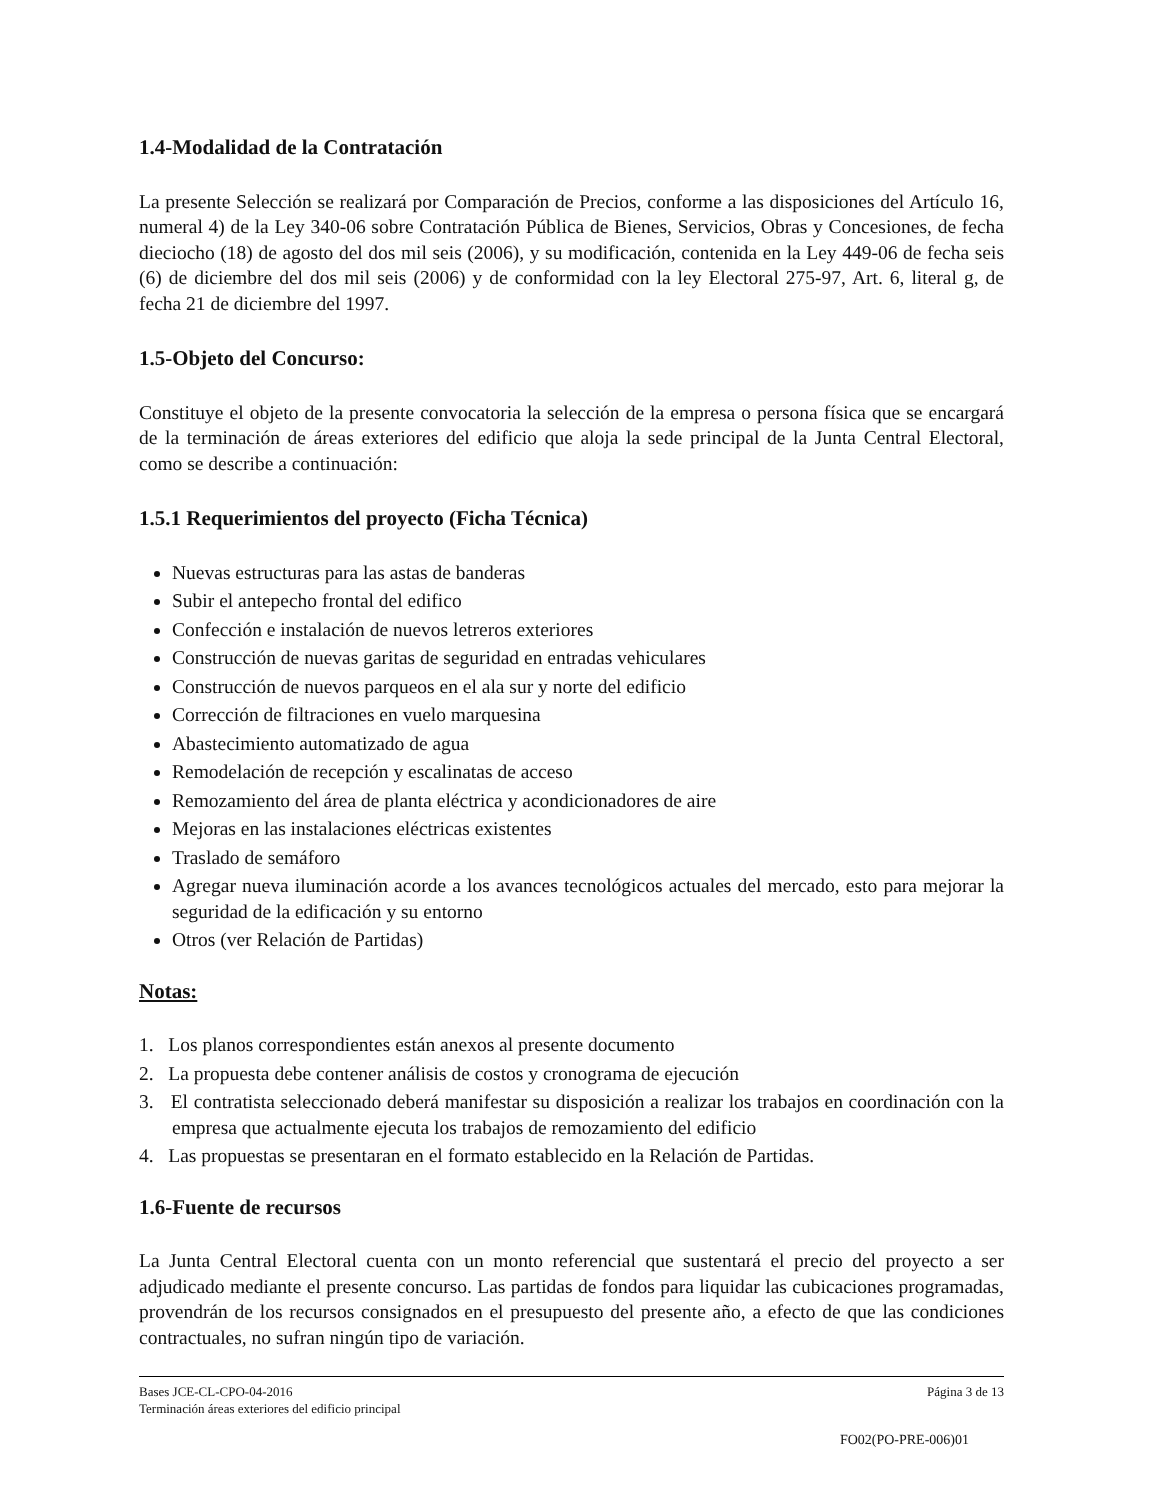1.4-Modalidad de la Contratación
La presente Selección se realizará por Comparación de Precios, conforme a las disposiciones del Artículo 16, numeral 4) de la Ley 340-06 sobre Contratación Pública de Bienes, Servicios, Obras y Concesiones, de fecha dieciocho (18) de agosto del dos mil seis (2006), y su modificación, contenida en la Ley 449-06 de fecha seis (6) de diciembre del dos mil seis (2006) y de conformidad con la ley Electoral 275-97, Art. 6, literal g, de fecha 21 de diciembre del 1997.
1.5-Objeto del Concurso:
Constituye el objeto de la presente convocatoria la selección de la empresa o persona física que se encargará de la terminación de áreas exteriores del edificio que aloja la sede principal de la Junta Central Electoral, como se describe a continuación:
1.5.1 Requerimientos del proyecto (Ficha Técnica)
Nuevas estructuras para las astas de banderas
Subir el antepecho frontal del edifico
Confección e instalación de nuevos letreros exteriores
Construcción de nuevas garitas de seguridad en entradas vehiculares
Construcción de nuevos parqueos en el ala sur y norte del edificio
Corrección de filtraciones en vuelo marquesina
Abastecimiento automatizado de agua
Remodelación de recepción y escalinatas de acceso
Remozamiento del área de planta eléctrica y acondicionadores de aire
Mejoras en las instalaciones eléctricas existentes
Traslado de semáforo
Agregar nueva iluminación acorde a los avances tecnológicos actuales del mercado, esto para mejorar la seguridad de la edificación y su entorno
Otros (ver Relación de Partidas)
Notas:
1. Los planos correspondientes están anexos al presente documento
2. La propuesta debe contener análisis de costos y cronograma de ejecución
3. El contratista seleccionado deberá manifestar su disposición a realizar los trabajos en coordinación con la empresa que actualmente ejecuta los trabajos de remozamiento del edificio
4. Las propuestas se presentaran en el formato establecido en la Relación de Partidas.
1.6-Fuente de recursos
La Junta Central Electoral cuenta con un monto referencial que sustentará el precio del proyecto a ser adjudicado mediante el presente concurso. Las partidas de fondos para liquidar las cubicaciones programadas, provendrán de los recursos consignados en el presupuesto del presente año, a efecto de que las condiciones contractuales, no sufran ningún tipo de variación.
Bases JCE-CL-CPO-04-2016 Página 3 de 13
Terminación áreas exteriores del edificio principal
FO02(PO-PRE-006)01